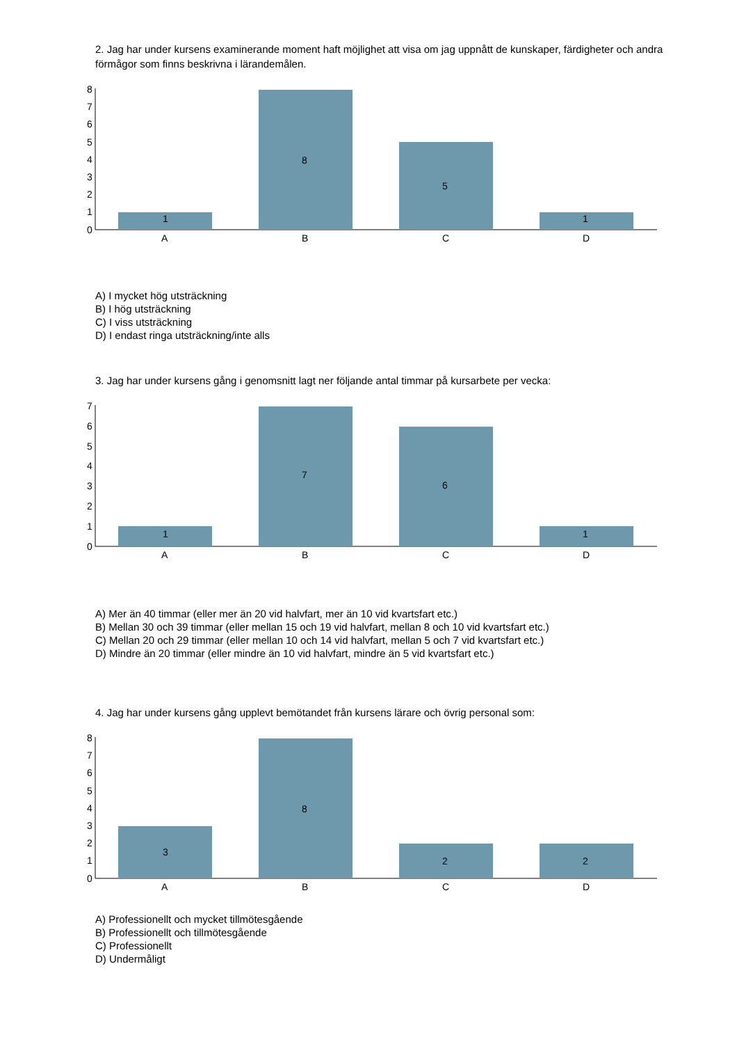2. Jag har under kursens examinerande moment haft möjlighet att visa om jag uppnått de kunskaper, färdigheter och andra förmågor som finns beskrivna i lärandemålen.
0
1
2
3
4
5
6
7
8
A
B
C
D
1
8
5
1
A) I mycket hög utsträckning
B) I hög utsträckning
C) I viss utsträckning
D) I endast ringa utsträckning/inte alls
3. Jag har under kursens gång i genomsnitt lagt ner följande antal timmar på kursarbete per vecka:
0
1
2
3
4
5
6
7
A
B
C
D
1
7
6
1
A) Mer än 40 timmar (eller mer än 20 vid halvfart, mer än 10 vid kvartsfart etc.)
B) Mellan 30 och 39 timmar (eller mellan 15 och 19 vid halvfart, mellan 8 och 10 vid kvartsfart etc.)
C) Mellan 20 och 29 timmar (eller mellan 10 och 14 vid halvfart, mellan 5 och 7 vid kvartsfart etc.)
D) Mindre än 20 timmar (eller mindre än 10 vid halvfart, mindre än 5 vid kvartsfart etc.)
4. Jag har under kursens gång upplevt bemötandet från kursens lärare och övrig personal som:
0
1
2
3
4
5
6
7
8
A
B
C
D
3
8
2
2
A) Professionellt och mycket tillmötesgående
B) Professionellt och tillmötesgående
C) Professionellt
D) Undermåligt